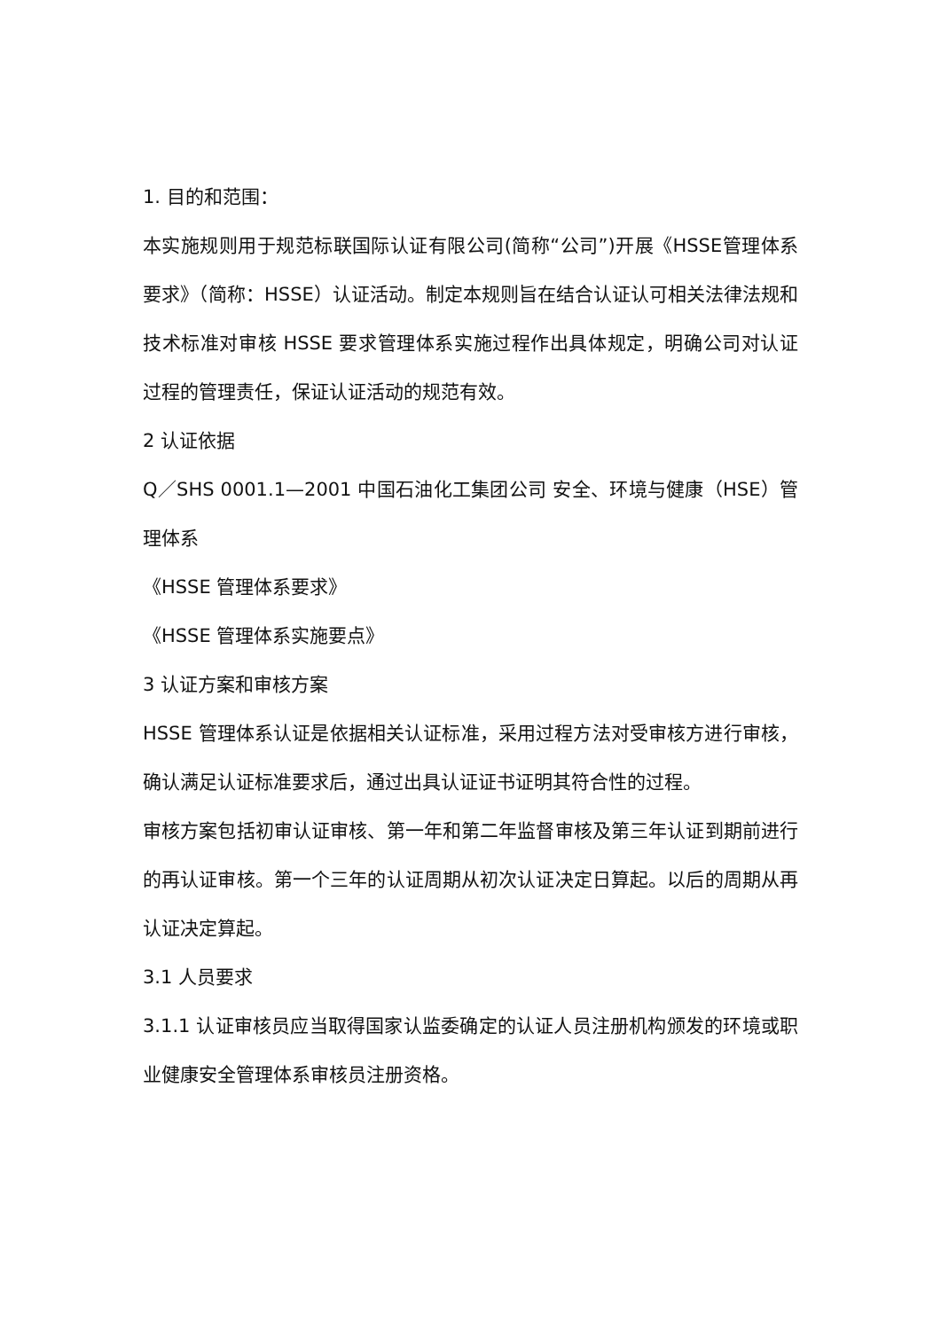1. 目的和范围：
本实施规则用于规范标联国际认证有限公司(简称“公司”)开展《HSSE管理体系要求》（简称：HSSE）认证活动。制定本规则旨在结合认证认可相关法律法规和技术标准对审核 HSSE 要求管理体系实施过程作出具体规定，明确公司对认证过程的管理责任，保证认证活动的规范有效。
2 认证依据
Q／SHS 0001.1—2001 中国石油化工集团公司 安全、环境与健康（HSE）管理体系
《HSSE 管理体系要求》
《HSSE 管理体系实施要点》
3 认证方案和审核方案
HSSE 管理体系认证是依据相关认证标准，采用过程方法对受审核方进行审核，确认满足认证标准要求后，通过出具认证证书证明其符合性的过程。
审核方案包括初审认证审核、第一年和第二年监督审核及第三年认证到期前进行的再认证审核。第一个三年的认证周期从初次认证决定日算起。以后的周期从再认证决定算起。
3.1 人员要求
3.1.1 认证审核员应当取得国家认监委确定的认证人员注册机构颁发的环境或职业健康安全管理体系审核员注册资格。